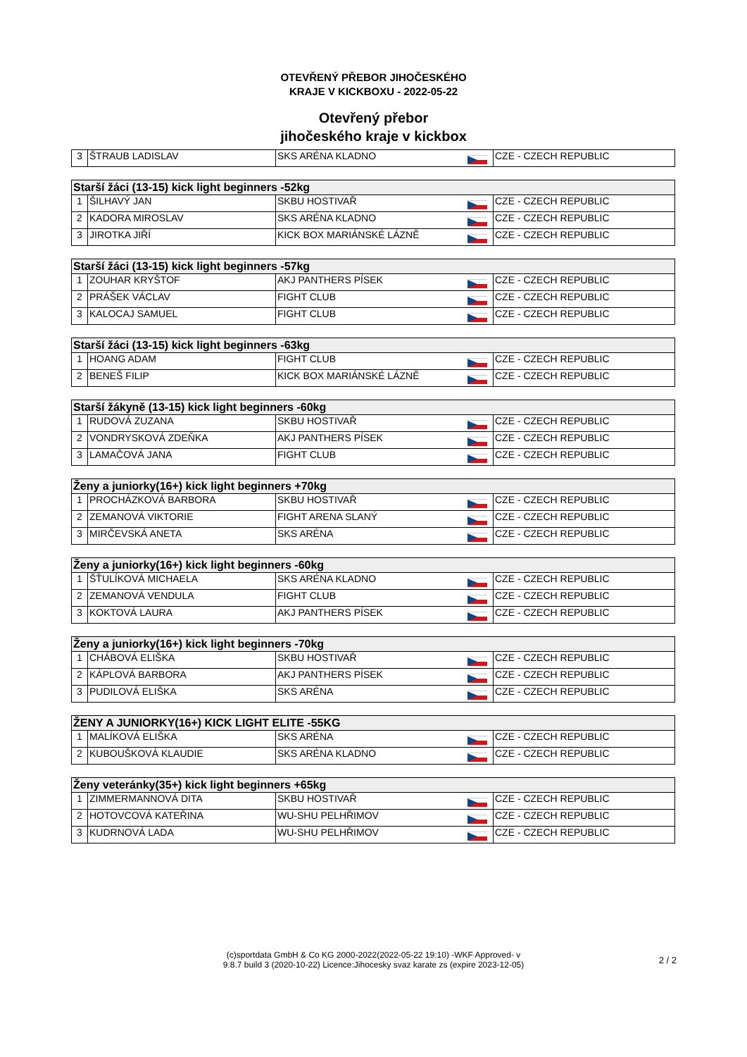OTEVŘENÝ PŘEBOR JIHOČESKÉHO
KRAJE V KICKBOXU - 2022-05-22
Otevřený přebor
jihočeského kraje v kickbox
| 3 | ŠTRAUB LADISLAV | SKS ARÉNA KLADNO | | CZE - CZECH REPUBLIC |
| Starší žáci (13-15) kick light beginners -52kg | | | | |
| 1 | ŠILHAVÝ JAN | SKBU HOSTIVAŘ | | CZE - CZECH REPUBLIC |
| 2 | KADORA MIROSLAV | SKS ARÉNA KLADNO | | CZE - CZECH REPUBLIC |
| 3 | JIROTKA JIŘÍ | KICK BOX MARIÁNSKÉ LÁZNĚ | | CZE - CZECH REPUBLIC |
| Starší žáci (13-15) kick light beginners -57kg | | | | |
| 1 | ZOUHAR KRYŠTOF | AKJ PANTHERS PÍSEK | | CZE - CZECH REPUBLIC |
| 2 | PRÁŠEK VÁCLAV | FIGHT CLUB | | CZE - CZECH REPUBLIC |
| 3 | KALOCAJ SAMUEL | FIGHT CLUB | | CZE - CZECH REPUBLIC |
| Starší žáci (13-15) kick light beginners -63kg | | | | |
| 1 | HOANG ADAM | FIGHT CLUB | | CZE - CZECH REPUBLIC |
| 2 | BENEŠ FILIP | KICK BOX MARIÁNSKÉ LÁZNĚ | | CZE - CZECH REPUBLIC |
| Starší žákyně (13-15) kick light beginners -60kg | | | | |
| 1 | RUDOVÁ ZUZANA | SKBU HOSTIVAŘ | | CZE - CZECH REPUBLIC |
| 2 | VONDRYSKOVÁ ZDEŇKA | AKJ PANTHERS PÍSEK | | CZE - CZECH REPUBLIC |
| 3 | LAMAČOVÁ JANA | FIGHT CLUB | | CZE - CZECH REPUBLIC |
| Ženy a juniorky(16+) kick light beginners +70kg | | | | |
| 1 | PROCHÁZKOVÁ BARBORA | SKBU HOSTIVAŘ | | CZE - CZECH REPUBLIC |
| 2 | ZEMANOVÁ VIKTORIE | FIGHT ARENA SLANÝ | | CZE - CZECH REPUBLIC |
| 3 | MIRČEVSKÁ ANETA | SKS ARÉNA | | CZE - CZECH REPUBLIC |
| Ženy a juniorky(16+) kick light beginners -60kg | | | | |
| 1 | ŠŤULÍKOVÁ MICHAELA | SKS ARÉNA KLADNO | | CZE - CZECH REPUBLIC |
| 2 | ZEMANOVÁ VENDULA | FIGHT CLUB | | CZE - CZECH REPUBLIC |
| 3 | KOKTOVÁ LAURA | AKJ PANTHERS PÍSEK | | CZE - CZECH REPUBLIC |
| Ženy a juniorky(16+) kick light beginners -70kg | | | | |
| 1 | CHÁBOVÁ ELIŠKA | SKBU HOSTIVAŘ | | CZE - CZECH REPUBLIC |
| 2 | KÁPLOVÁ BARBORA | AKJ PANTHERS PÍSEK | | CZE - CZECH REPUBLIC |
| 3 | PUDILOVÁ ELIŠKA | SKS ARÉNA | | CZE - CZECH REPUBLIC |
| ŽENY A JUNIORKY(16+) KICK LIGHT ELITE -55KG | | | | |
| 1 | MALÍKOVÁ ELIŠKA | SKS ARÉNA | | CZE - CZECH REPUBLIC |
| 2 | KUBOUŠKOVÁ KLAUDIE | SKS ARÉNA KLADNO | | CZE - CZECH REPUBLIC |
| Ženy veteránky(35+) kick light beginners +65kg | | | | |
| 1 | ZIMMERMANNOVÁ DITA | SKBU HOSTIVAŘ | | CZE - CZECH REPUBLIC |
| 2 | HOTOVCOVÁ KATEŘINA | WU-SHU PELHŘIMOV | | CZE - CZECH REPUBLIC |
| 3 | KUDRNOVÁ LADA | WU-SHU PELHŘIMOV | | CZE - CZECH REPUBLIC |
(c)sportdata GmbH & Co KG 2000-2022(2022-05-22 19:10) -WKF Approved- v
9.8.7 build 3 (2020-10-22) Licence:Jihocesky svaz karate zs (expire 2023-12-05)
2 / 2